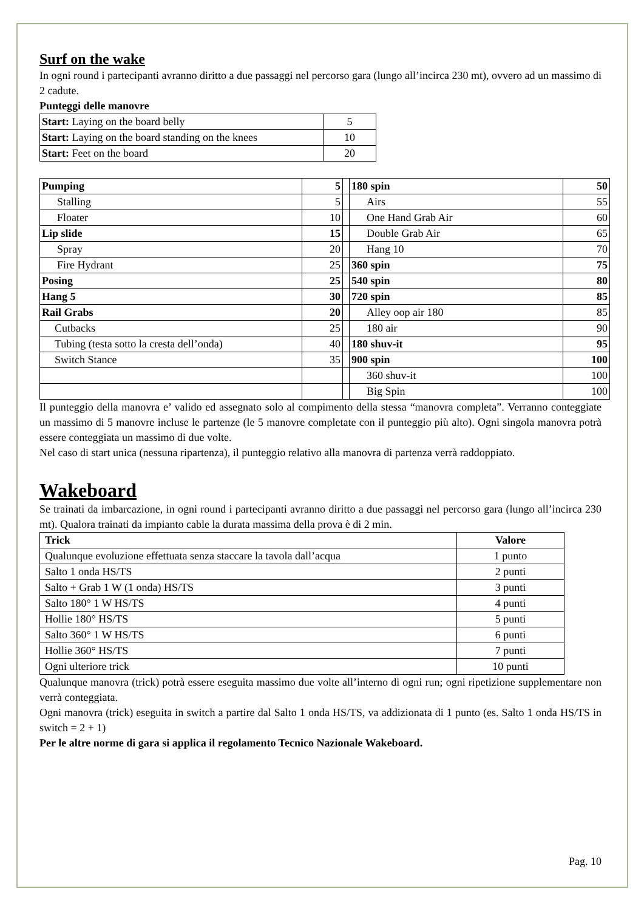Surf on the wake
In ogni round i partecipanti avranno diritto a due passaggi nel percorso gara (lungo all’incirca 230 mt), ovvero ad un massimo di 2 cadute.
Punteggi delle manovre
| Start: Laying on the board belly | 5 |
| Start: Laying on the board standing on the knees | 10 |
| Start: Feet on the board | 20 |
| Pumping | 5 | | 180 spin | 50 |
| Stalling | 5 | | Airs | 55 |
| Floater | 10 | | One Hand Grab Air | 60 |
| Lip slide | 15 | | Double Grab Air | 65 |
| Spray | 20 | | Hang 10 | 70 |
| Fire Hydrant | 25 | | 360 spin | 75 |
| Posing | 25 | | 540 spin | 80 |
| Hang 5 | 30 | | 720 spin | 85 |
| Rail Grabs | 20 | | Alley oop air 180 | 85 |
| Cutbacks | 25 | | 180 air | 90 |
| Tubing (testa sotto la cresta dell’onda) | 40 | | 180 shuv-it | 95 |
| Switch Stance | 35 | | 900 spin | 100 |
| | | | 360 shuv-it | 100 |
| | | | Big Spin | 100 |
Il punteggio della manovra e’ valido ed assegnato solo al compimento della stessa “manovra completa”. Verranno conteggiate un massimo di 5 manovre incluse le partenze (le 5 manovre completate con il punteggio più alto). Ogni singola manovra potrà essere conteggiata un massimo di due volte.
Nel caso di start unica (nessuna ripartenza), il punteggio relativo alla manovra di partenza verrà raddoppiato.
Wakeboard
Se trainati da imbarcazione, in ogni round i partecipanti avranno diritto a due passaggi nel percorso gara (lungo all’incirca 230 mt). Qualora trainati da impianto cable la durata massima della prova è di 2 min.
| Trick | Valore |
| --- | --- |
| Qualunque evoluzione effettuata senza staccare la tavola dall’acqua | 1 punto |
| Salto 1 onda HS/TS | 2 punti |
| Salto + Grab 1 W (1 onda) HS/TS | 3 punti |
| Salto 180° 1 W HS/TS | 4 punti |
| Hollie 180° HS/TS | 5 punti |
| Salto 360° 1 W HS/TS | 6 punti |
| Hollie 360° HS/TS | 7 punti |
| Ogni ulteriore trick | 10 punti |
Qualunque manovra (trick) potrà essere eseguita massimo due volte all’interno di ogni run; ogni ripetizione supplementare non verrà conteggiata.
Ogni manovra (trick) eseguita in switch a partire dal Salto 1 onda HS/TS, va addizionata di 1 punto (es. Salto 1 onda HS/TS in switch = 2 + 1)
Per le altre norme di gara si applica il regolamento Tecnico Nazionale Wakeboard.
Pag. 10